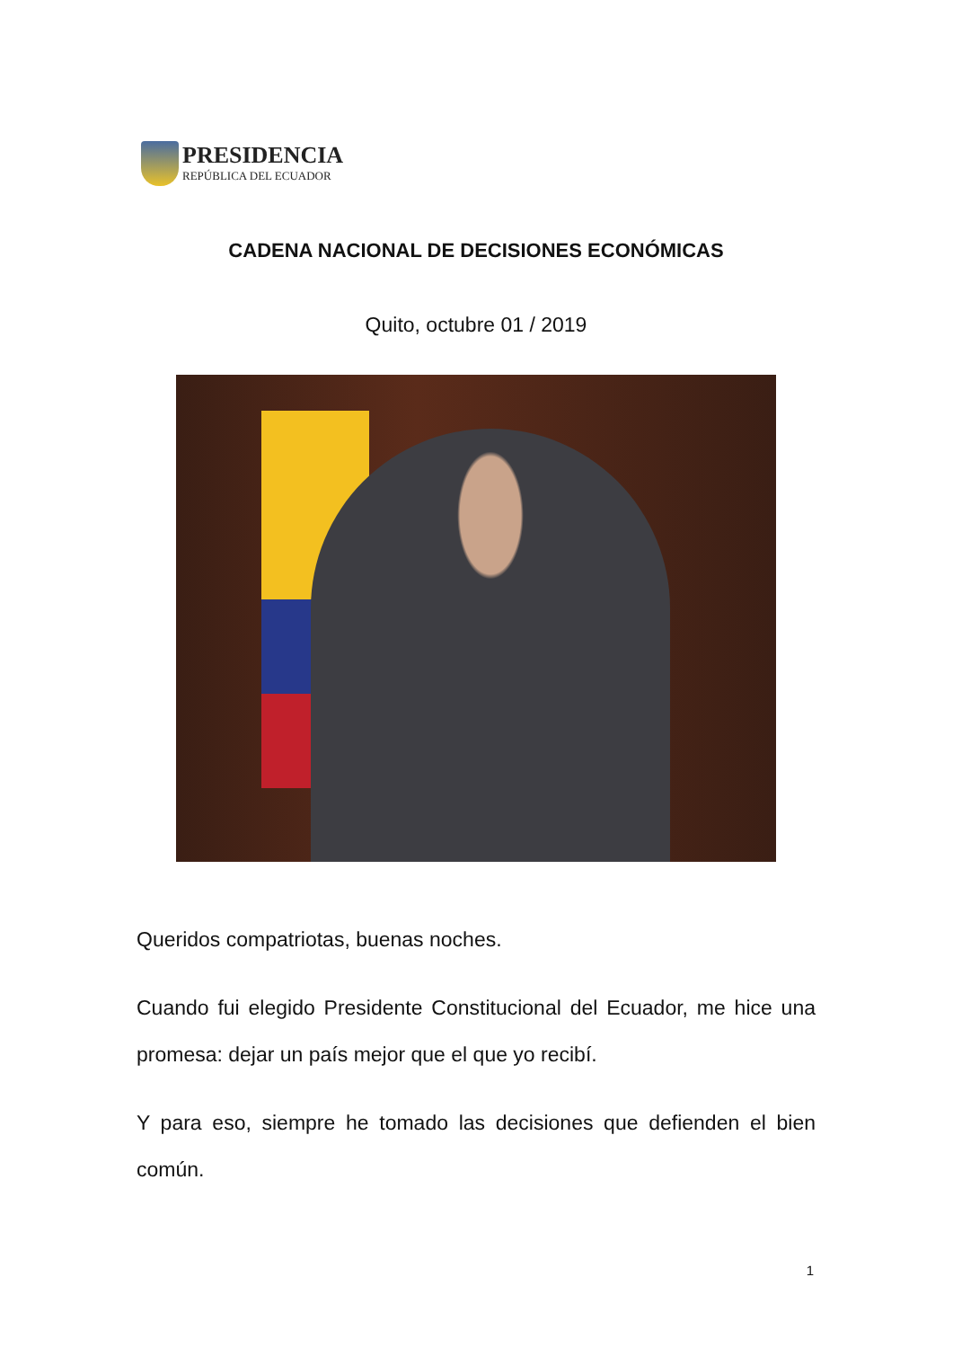PRESIDENCIA
REPÚBLICA DEL ECUADOR
CADENA NACIONAL DE DECISIONES ECONÓMICAS
Quito, octubre 01 / 2019
Queridos compatriotas, buenas noches.
Cuando fui elegido Presidente Constitucional del Ecuador, me hice una promesa: dejar un país mejor que el que yo recibí.
Y para eso, siempre he tomado las decisiones que defienden el bien común.
1